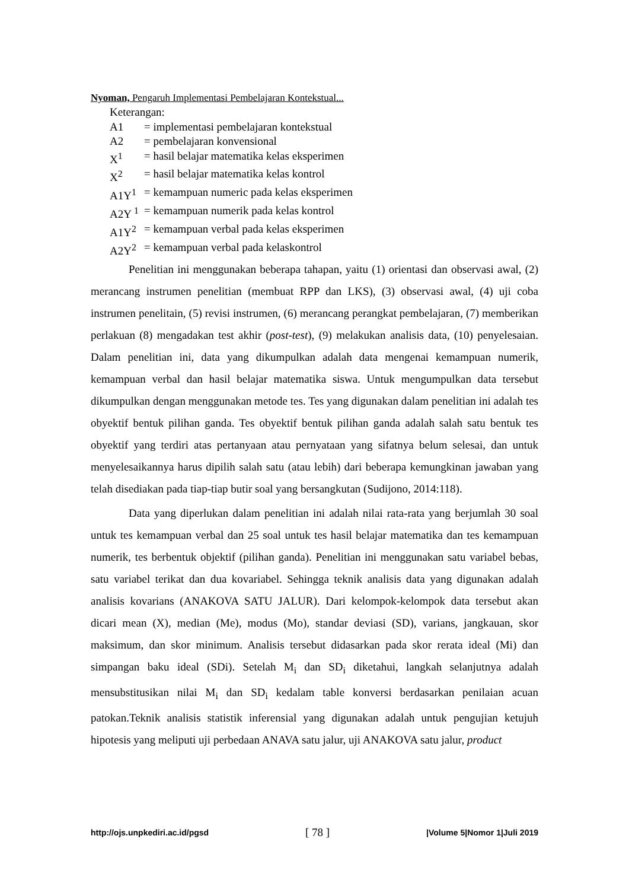Nyoman, Pengaruh Implementasi Pembelajaran Kontekstual...
Keterangan:
A1 = implementasi pembelajaran kontekstual
A2 = pembelajaran konvensional
X<sup>1</sup> = hasil belajar matematika kelas eksperimen
X<sup>2</sup> = hasil belajar matematika kelas kontrol
A1Y<sup>1</sup> = kemampuan numeric pada kelas eksperimen
A2Y <sup>1</sup> = kemampuan numerik pada kelas kontrol
A1Y<sup>2</sup> = kemampuan verbal pada kelas eksperimen
A2Y<sup>2</sup> = kemampuan verbal pada kelaskontrol
Penelitian ini menggunakan beberapa tahapan, yaitu (1) orientasi dan observasi awal, (2) merancang instrumen penelitian (membuat RPP dan LKS), (3) observasi awal, (4) uji coba instrumen penelitain, (5) revisi instrumen, (6) merancang perangkat pembelajaran, (7) memberikan perlakuan (8) mengadakan test akhir (post-test), (9) melakukan analisis data, (10) penyelesaian. Dalam penelitian ini, data yang dikumpulkan adalah data mengenai kemampuan numerik, kemampuan verbal dan hasil belajar matematika siswa. Untuk mengumpulkan data tersebut dikumpulkan dengan menggunakan metode tes. Tes yang digunakan dalam penelitian ini adalah tes obyektif bentuk pilihan ganda. Tes obyektif bentuk pilihan ganda adalah salah satu bentuk tes obyektif yang terdiri atas pertanyaan atau pernyataan yang sifatnya belum selesai, dan untuk menyelesaikannya harus dipilih salah satu (atau lebih) dari beberapa kemungkinan jawaban yang telah disediakan pada tiap-tiap butir soal yang bersangkutan (Sudijono, 2014:118).
Data yang diperlukan dalam penelitian ini adalah nilai rata-rata yang berjumlah 30 soal untuk tes kemampuan verbal dan 25 soal untuk tes hasil belajar matematika dan tes kemampuan numerik, tes berbentuk objektif (pilihan ganda). Penelitian ini menggunakan satu variabel bebas, satu variabel terikat dan dua kovariabel. Sehingga teknik analisis data yang digunakan adalah analisis kovarians (ANAKOVA SATU JALUR). Dari kelompok-kelompok data tersebut akan dicari mean (X), median (Me), modus (Mo), standar deviasi (SD), varians, jangkauan, skor maksimum, dan skor minimum. Analisis tersebut didasarkan pada skor rerata ideal (Mi) dan simpangan baku ideal (SDi). Setelah M<sub>i</sub> dan SD<sub>i</sub> diketahui, langkah selanjutnya adalah mensubstitusikan nilai M<sub>i</sub> dan SD<sub>i</sub> kedalam table konversi berdasarkan penilaian acuan patokan.Teknik analisis statistik inferensial yang digunakan adalah untuk pengujian ketujuh hipotesis yang meliputi uji perbedaan ANAVA satu jalur, uji ANAKOVA satu jalur, product
http://ojs.unpkediri.ac.id/pgsd [ 78 ] |Volume 5|Nomor 1|Juli 2019